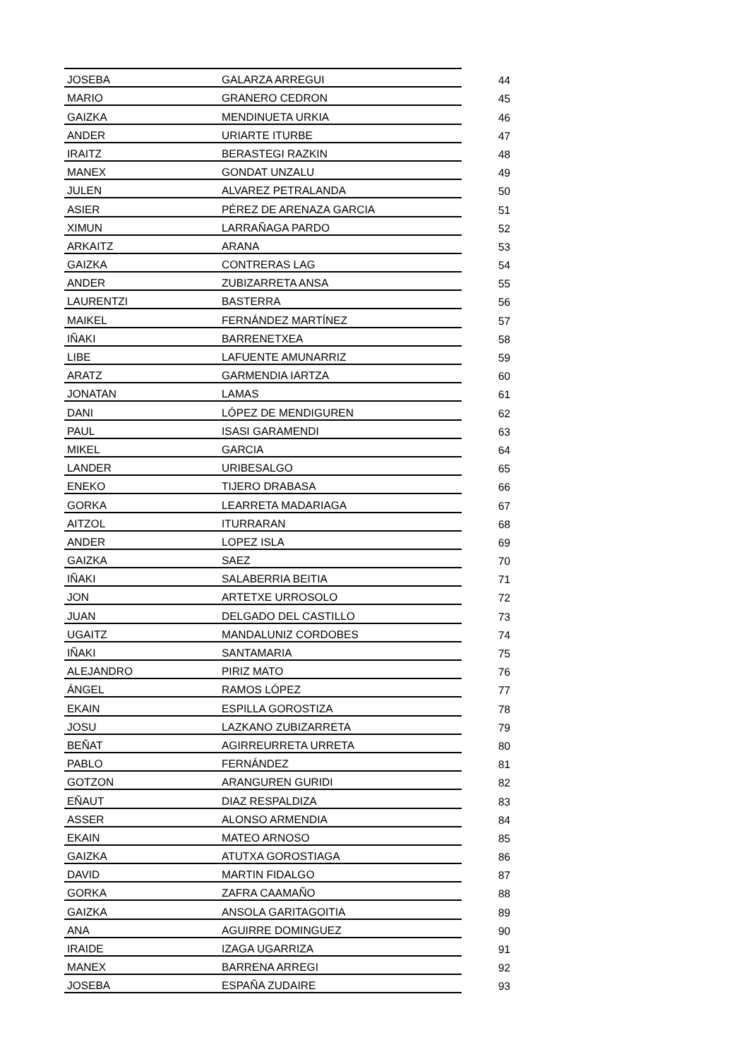| JOSEBA | GALARZA ARREGUI | 44 |
| MARIO | GRANERO CEDRON | 45 |
| GAIZKA | MENDINUETA URKIA | 46 |
| ANDER | URIARTE ITURBE | 47 |
| IRAITZ | BERASTEGI RAZKIN | 48 |
| MANEX | GONDAT UNZALU | 49 |
| JULEN | ALVAREZ PETRALANDA | 50 |
| ASIER | PÉREZ DE ARENAZA GARCIA | 51 |
| XIMUN | LARRAÑAGA PARDO | 52 |
| ARKAITZ | ARANA | 53 |
| GAIZKA | CONTRERAS LAG | 54 |
| ANDER | ZUBIZARRETA ANSA | 55 |
| LAURENTZI | BASTERRA | 56 |
| MAIKEL | FERNÁNDEZ MARTÍNEZ | 57 |
| IÑAKI | BARRENETXEA | 58 |
| LIBE | LAFUENTE AMUNARRIZ | 59 |
| ARATZ | GARMENDIA IARTZA | 60 |
| JONATAN | LAMAS | 61 |
| DANI | LÓPEZ DE MENDIGUREN | 62 |
| PAUL | ISASI GARAMENDI | 63 |
| MIKEL | GARCIA | 64 |
| LANDER | URIBESALGO | 65 |
| ENEKO | TIJERO DRABASA | 66 |
| GORKA | LEARRETA MADARIAGA | 67 |
| AITZOL | ITURRARAN | 68 |
| ANDER | LOPEZ ISLA | 69 |
| GAIZKA | SAEZ | 70 |
| IÑAKI | SALABERRIA BEITIA | 71 |
| JON | ARTETXE URROSOLO | 72 |
| JUAN | DELGADO DEL CASTILLO | 73 |
| UGAITZ | MANDALUNIZ CORDOBES | 74 |
| IÑAKI | SANTAMARIA | 75 |
| ALEJANDRO | PIRIZ MATO | 76 |
| ÁNGEL | RAMOS LÓPEZ | 77 |
| EKAIN | ESPILLA GOROSTIZA | 78 |
| JOSU | LAZKANO ZUBIZARRETA | 79 |
| BEÑAT | AGIRREURRETA URRETA | 80 |
| PABLO | FERNÁNDEZ | 81 |
| GOTZON | ARANGUREN GURIDI | 82 |
| EÑAUT | DIAZ RESPALDIZA | 83 |
| ASSER | ALONSO ARMENDIA | 84 |
| EKAIN | MATEO ARNOSO | 85 |
| GAIZKA | ATUTXA GOROSTIAGA | 86 |
| DAVID | MARTIN FIDALGO | 87 |
| GORKA | ZAFRA CAAMAÑO | 88 |
| GAIZKA | ANSOLA GARITAGOITIA | 89 |
| ANA | AGUIRRE DOMINGUEZ | 90 |
| IRAIDE | IZAGA UGARRIZA | 91 |
| MANEX | BARRENA ARREGI | 92 |
| JOSEBA | ESPAÑA ZUDAIRE | 93 |